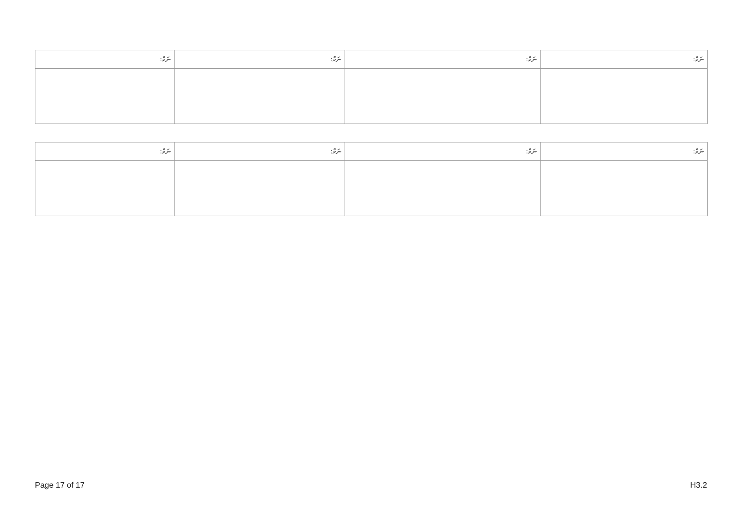| ނަމް: | ނަމް: | ނަމް: | ނަމް: |
| --- | --- | --- | --- |
| ނަމް: | ނަމް: | ނަމް: | ނަމް: |
| --- | --- | --- | --- |
Page 17 of 17 H3.2